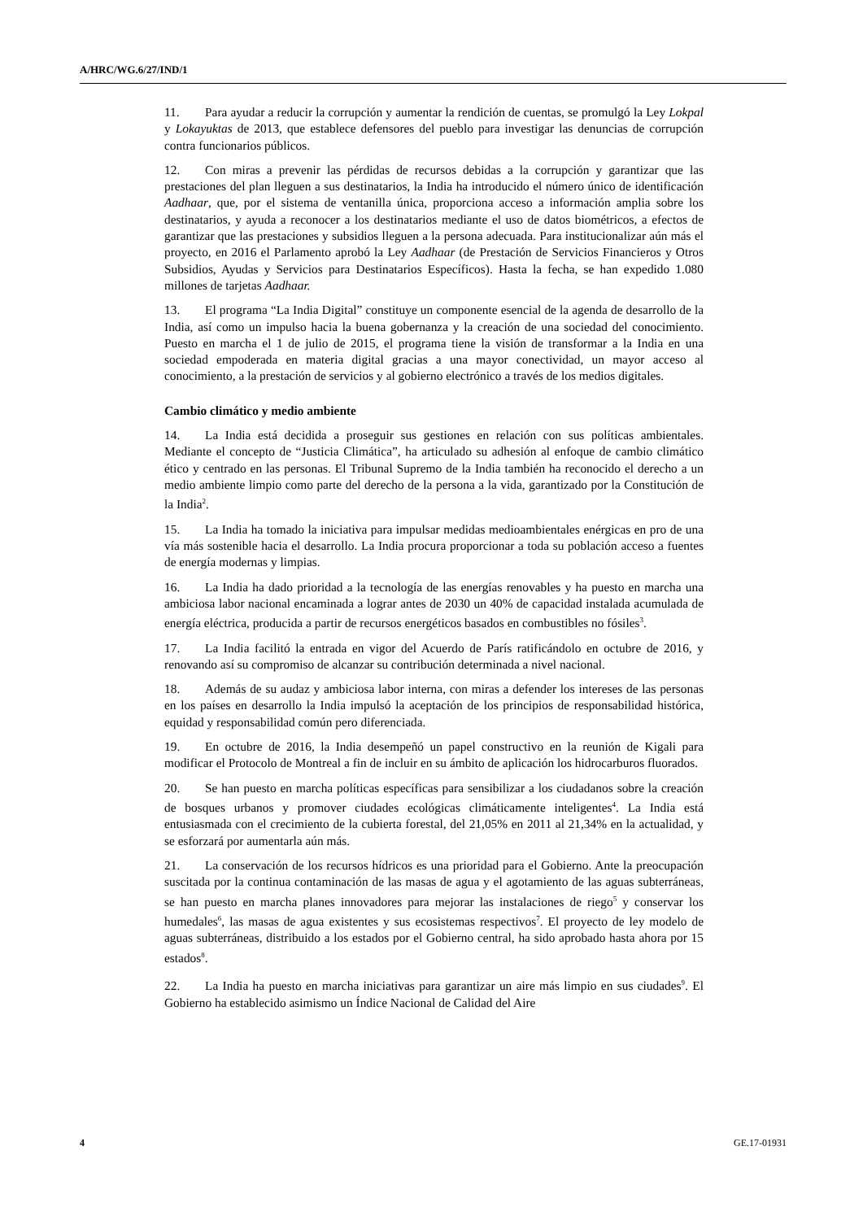A/HRC/WG.6/27/IND/1
11. Para ayudar a reducir la corrupción y aumentar la rendición de cuentas, se promulgó la Ley Lokpal y Lokayuktas de 2013, que establece defensores del pueblo para investigar las denuncias de corrupción contra funcionarios públicos.
12. Con miras a prevenir las pérdidas de recursos debidas a la corrupción y garantizar que las prestaciones del plan lleguen a sus destinatarios, la India ha introducido el número único de identificación Aadhaar, que, por el sistema de ventanilla única, proporciona acceso a información amplia sobre los destinatarios, y ayuda a reconocer a los destinatarios mediante el uso de datos biométricos, a efectos de garantizar que las prestaciones y subsidios lleguen a la persona adecuada. Para institucionalizar aún más el proyecto, en 2016 el Parlamento aprobó la Ley Aadhaar (de Prestación de Servicios Financieros y Otros Subsidios, Ayudas y Servicios para Destinatarios Específicos). Hasta la fecha, se han expedido 1.080 millones de tarjetas Aadhaar.
13. El programa “La India Digital” constituye un componente esencial de la agenda de desarrollo de la India, así como un impulso hacia la buena gobernanza y la creación de una sociedad del conocimiento. Puesto en marcha el 1 de julio de 2015, el programa tiene la visión de transformar a la India en una sociedad empoderada en materia digital gracias a una mayor conectividad, un mayor acceso al conocimiento, a la prestación de servicios y al gobierno electrónico a través de los medios digitales.
Cambio climático y medio ambiente
14. La India está decidida a proseguir sus gestiones en relación con sus políticas ambientales. Mediante el concepto de “Justicia Climática”, ha articulado su adhesión al enfoque de cambio climático ético y centrado en las personas. El Tribunal Supremo de la India también ha reconocido el derecho a un medio ambiente limpio como parte del derecho de la persona a la vida, garantizado por la Constitución de la India<sup>2</sup>.
15. La India ha tomado la iniciativa para impulsar medidas medioambientales enérgicas en pro de una vía más sostenible hacia el desarrollo. La India procura proporcionar a toda su población acceso a fuentes de energía modernas y limpias.
16. La India ha dado prioridad a la tecnología de las energías renovables y ha puesto en marcha una ambiciosa labor nacional encaminada a lograr antes de 2030 un 40% de capacidad instalada acumulada de energía eléctrica, producida a partir de recursos energéticos basados en combustibles no fósiles<sup>3</sup>.
17. La India facilitó la entrada en vigor del Acuerdo de París ratificándolo en octubre de 2016, y renovando así su compromiso de alcanzar su contribución determinada a nivel nacional.
18. Además de su audaz y ambiciosa labor interna, con miras a defender los intereses de las personas en los países en desarrollo la India impulsó la aceptación de los principios de responsabilidad histórica, equidad y responsabilidad común pero diferenciada.
19. En octubre de 2016, la India desempeñó un papel constructivo en la reunión de Kigali para modificar el Protocolo de Montreal a fin de incluir en su ámbito de aplicación los hidrocarburos fluorados.
20. Se han puesto en marcha políticas específicas para sensibilizar a los ciudadanos sobre la creación de bosques urbanos y promover ciudades ecológicas climáticamente inteligentes<sup>4</sup>. La India está entusiasmada con el crecimiento de la cubierta forestal, del 21,05% en 2011 al 21,34% en la actualidad, y se esforzará por aumentarla aún más.
21. La conservación de los recursos hídricos es una prioridad para el Gobierno. Ante la preocupación suscitada por la continua contaminación de las masas de agua y el agotamiento de las aguas subterráneas, se han puesto en marcha planes innovadores para mejorar las instalaciones de riego<sup>5</sup> y conservar los humedales<sup>6</sup>, las masas de agua existentes y sus ecosistemas respectivos<sup>7</sup>. El proyecto de ley modelo de aguas subterráneas, distribuido a los estados por el Gobierno central, ha sido aprobado hasta ahora por 15 estados<sup>8</sup>.
22. La India ha puesto en marcha iniciativas para garantizar un aire más limpio en sus ciudades<sup>9</sup>. El Gobierno ha establecido asimismo un Índice Nacional de Calidad del Aire
4 GE.17-01931